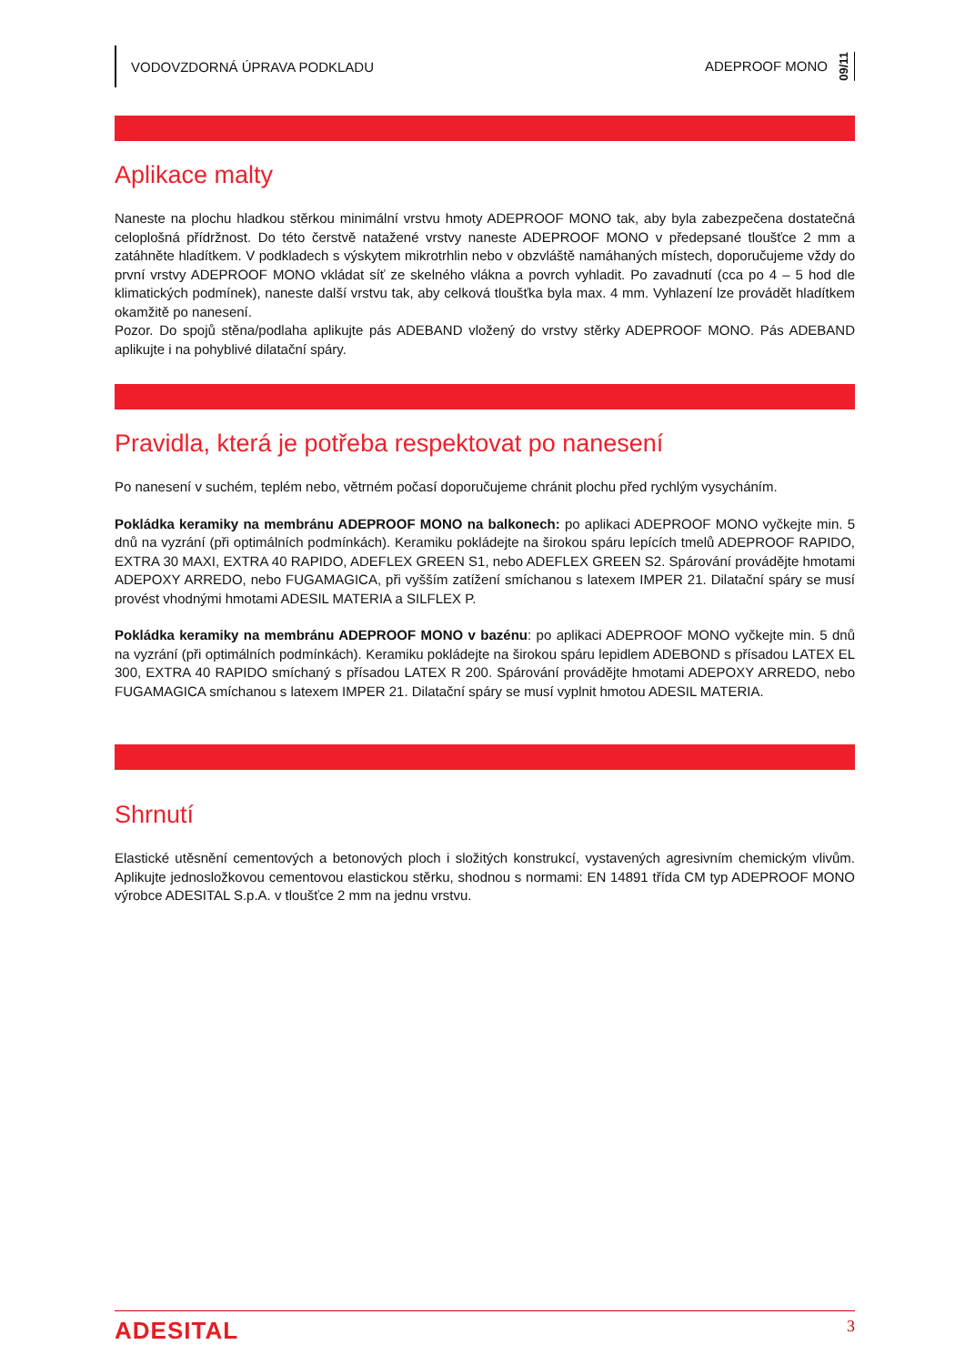VODOVZDORNÁ ÚPRAVA PODKLADU
ADEPROOF MONO 09/11
Aplikace malty
Naneste na plochu hladkou stěrkou minimální vrstvu hmoty ADEPROOF MONO tak, aby byla zabezpečena dostatečná celoplošná přídržnost. Do této čerstvě natažené vrstvy naneste ADEPROOF MONO v předepsané tloušťce 2 mm a zatáhněte hladítkem. V podkladech s výskytem mikrotrhlin nebo v obzvláště namáhaných místech, doporučujeme vždy do první vrstvy ADEPROOF MONO vkládat síť ze skelného vlákna a povrch vyhladit. Po zavadnutí (cca po 4 – 5 hod dle klimatických podmínek), naneste další vrstvu tak, aby celková tloušťka byla max. 4 mm. Vyhlazení lze provádět hladítkem okamžitě po nanesení.
Pozor. Do spojů stěna/podlaha aplikujte pás ADEBAND vložený do vrstvy stěrky ADEPROOF MONO. Pás ADEBAND aplikujte i na pohyblivé dilatační spáry.
Pravidla, která je potřeba respektovat po nanesení
Po nanesení v suchém, teplém nebo, větrném počasí doporučujeme chránit plochu před rychlým vysycháním.
Pokládka keramiky na membránu ADEPROOF MONO na balkonech: po aplikaci ADEPROOF MONO vyčkejte min. 5 dnů na vyzrání (při optimálních podmínkách). Keramiku pokládejte na širokou spáru lepících tmelů ADEPROOF RAPIDO, EXTRA 30 MAXI, EXTRA 40 RAPIDO, ADEFLEX GREEN S1, nebo ADEFLEX GREEN S2. Spárování provádějte hmotami ADEPOXY ARREDO, nebo FUGAMAGICA, při vyšším zatížení smíchanou s latexem IMPER 21. Dilatační spáry se musí provést vhodnými hmotami ADESIL MATERIA a SILFLEX P.
Pokládka keramiky na membránu ADEPROOF MONO v bazénu: po aplikaci ADEPROOF MONO vyčkejte min. 5 dnů na vyzrání (při optimálních podmínkách). Keramiku pokládejte na širokou spáru lepidlem ADEBOND s přísadou LATEX EL 300, EXTRA 40 RAPIDO smíchaný s přísadou LATEX R 200. Spárování provádějte hmotami ADEPOXY ARREDO, nebo FUGAMAGICA smíchanou s latexem IMPER 21. Dilatační spáry se musí vyplnit hmotou ADESIL MATERIA.
Shrnutí
Elastické utěsnění cementových a betonových ploch i složitých konstrukcí, vystavených agresivním chemickým vlivům. Aplikujte jednosložkovou cementovou elastickou stěrku, shodnou s normami: EN 14891 třída CM typ ADEPROOF MONO výrobce ADESITAL S.p.A. v tloušťce 2 mm na jednu vrstvu.
ADESITAL 3